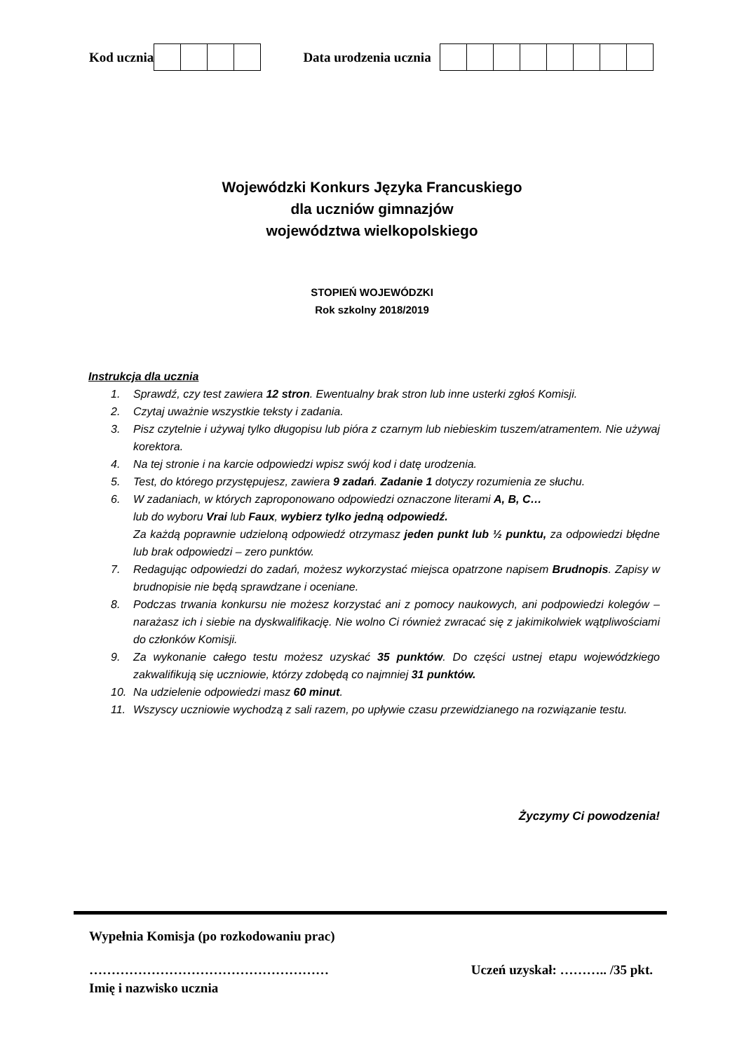Kod ucznia Data urodzenia ucznia
Wojewódzki Konkurs Języka Francuskiego
dla uczniów gimnazjów
województwa wielkopolskiego
STOPIEŃ WOJEWÓDZKI
Rok szkolny 2018/2019
Instrukcja dla ucznia
1. Sprawdź, czy test zawiera 12 stron. Ewentualny brak stron lub inne usterki zgłoś Komisji.
2. Czytaj uważnie wszystkie teksty i zadania.
3. Pisz czytelnie i używaj tylko długopisu lub pióra z czarnym lub niebieskim tuszem/atramentem. Nie używaj korektora.
4. Na tej stronie i na karcie odpowiedzi wpisz swój kod i datę urodzenia.
5. Test, do którego przystępujesz, zawiera 9 zadań. Zadanie 1 dotyczy rozumienia ze słuchu.
6. W zadaniach, w których zaproponowano odpowiedzi oznaczone literami A, B, C…
lub do wyboru Vrai lub Faux, wybierz tylko jedną odpowiedź.
Za każdą poprawnie udzieloną odpowiedź otrzymasz jeden punkt lub ½ punktu, za odpowiedzi błędne lub brak odpowiedzi – zero punktów.
7. Redagując odpowiedzi do zadań, możesz wykorzystać miejsca opatrzone napisem Brudnopis. Zapisy w brudnopisie nie będą sprawdzane i oceniane.
8. Podczas trwania konkursu nie możesz korzystać ani z pomocy naukowych, ani podpowiedzi kolegów – narażasz ich i siebie na dyskwalifikację. Nie wolno Ci również zwracać się z jakimikolwiek wątpliwościami do członków Komisji.
9. Za wykonanie całego testu możesz uzyskać 35 punktów. Do części ustnej etapu wojewódzkiego zakwalifikują się uczniowie, którzy zdobędą co najmniej 31 punktów.
10. Na udzielenie odpowiedzi masz 60 minut.
11. Wszyscy uczniowie wychodzą z sali razem, po upływie czasu przewidzianego na rozwiązanie testu.
Życzymy Ci powodzenia!
Wypełnia Komisja (po rozkodowaniu prac)
……………………………………………… Uczeń uzyskał: ……….. /35 pkt.
Imię i nazwisko ucznia